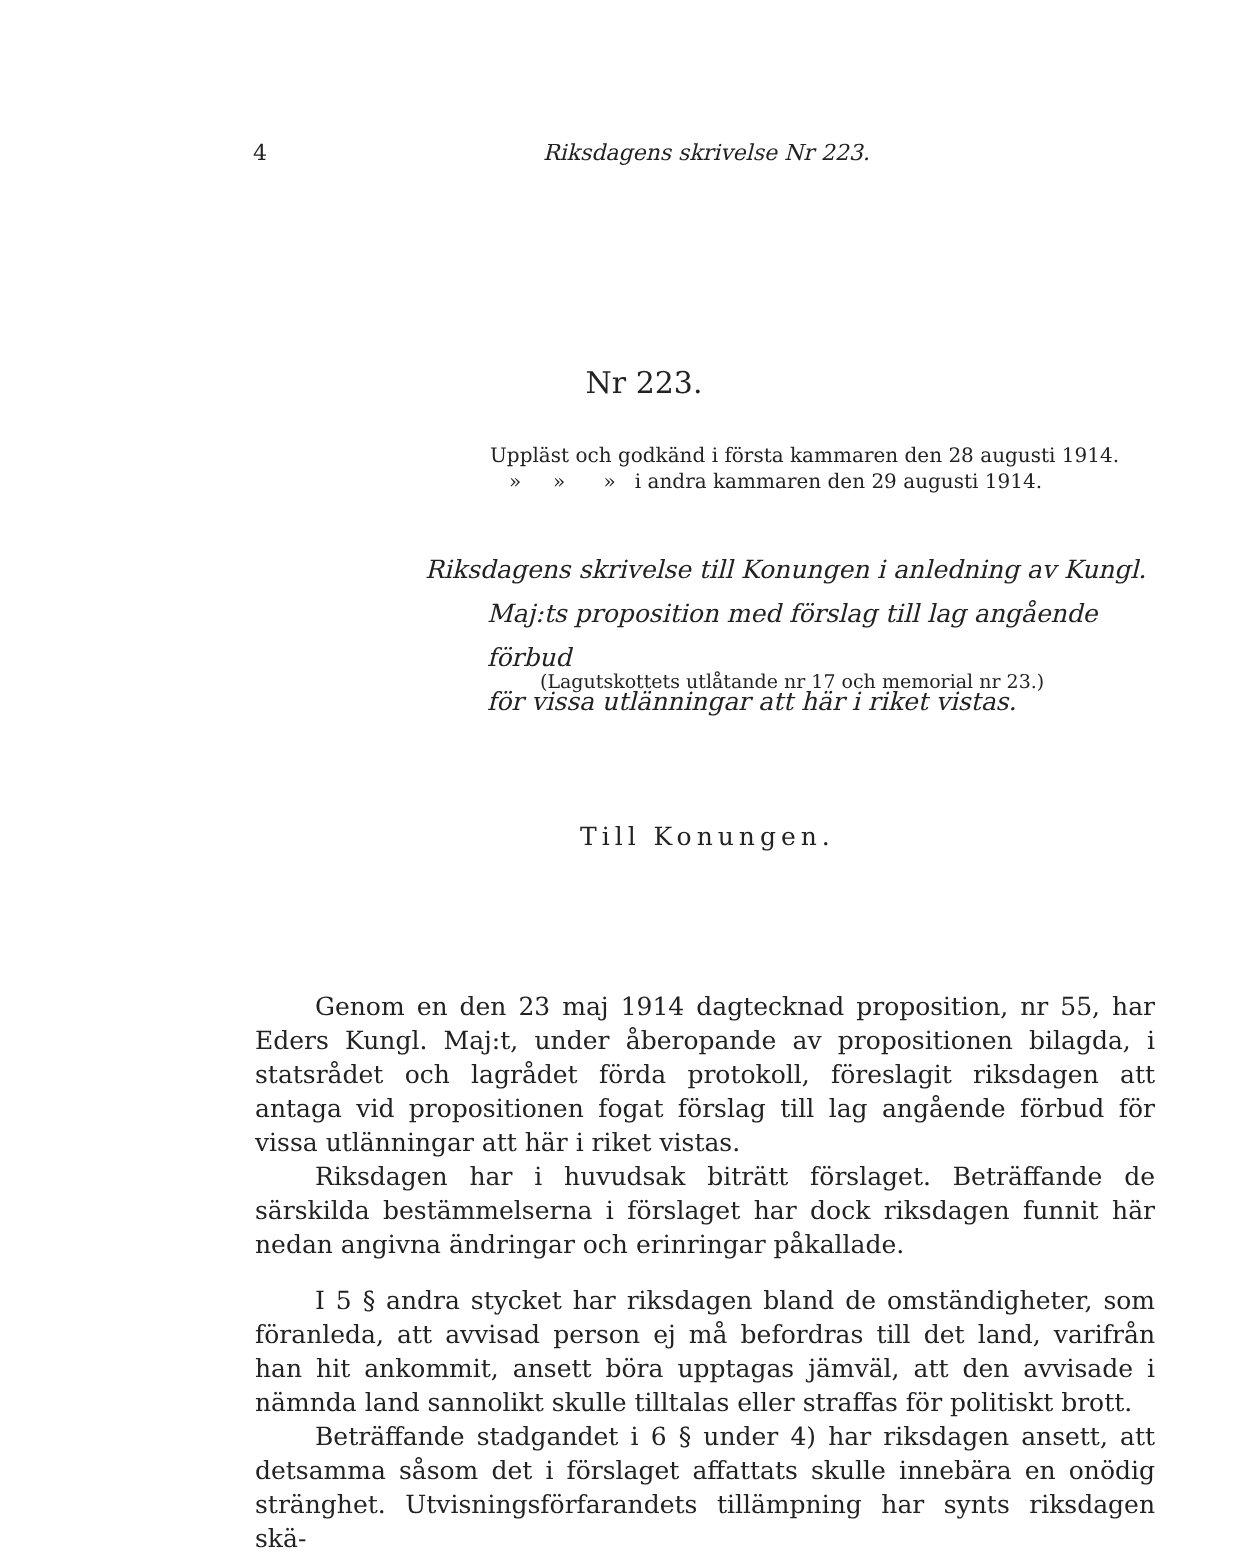4 Riksdagens skrivelse Nr 223.
Nr 223.
Uppläst och godkänd i första kammaren den 28 augusti 1914.
» » » i andra kammaren den 29 augusti 1914.
Riksdagens skrivelse till Konungen i anledning av Kungl.
Maj:ts proposition med förslag till lag angående förbud
för vissa utlänningar att här i riket vistas.
(Lagutskottets utlåtande nr 17 och memorial nr 23.)
Till Konungen.
Genom en den 23 maj 1914 dagtecknad proposition, nr 55, har Eders Kungl. Maj:t, under åberopande av propositionen bilagda, i statsrådet och lagrådet förda protokoll, föreslagit riksdagen att antaga vid propositionen fogat förslag till lag angående förbud för vissa utlänningar att här i riket vistas.
Riksdagen har i huvudsak biträtt förslaget. Beträffande de särskilda bestämmelserna i förslaget har dock riksdagen funnit här nedan angivna ändringar och erinringar påkallade.
I 5 § andra stycket har riksdagen bland de omständigheter, som föranleda, att avvisad person ej må befordras till det land, varifrån han hit ankommit, ansett böra upptagas jämväl, att den avvisade i nämnda land sannolikt skulle tilltalas eller straffas för politiskt brott.
Beträffande stadgandet i 6 § under 4) har riksdagen ansett, att detsamma såsom det i förslaget affattats skulle innebära en onödig stränghet. Utvisningsförfarandets tillämpning har synts riksdagen skä-